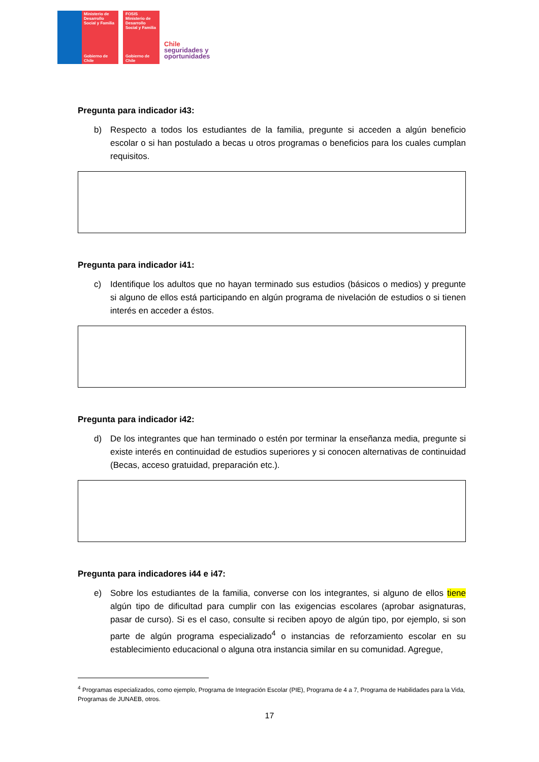Ministerio de Desarrollo Social y Familia
Gobierno de Chile
FOSIS
Ministerio de Desarrollo Social y Familia
Gobierno de Chile
Chile
seguridades y
oportunidades
Pregunta para indicador i43:
b) Respecto a todos los estudiantes de la familia, pregunte si acceden a algún beneficio escolar o si han postulado a becas u otros programas o beneficios para los cuales cumplan requisitos.
Pregunta para indicador i41:
c) Identifique los adultos que no hayan terminado sus estudios (básicos o medios) y pregunte si alguno de ellos está participando en algún programa de nivelación de estudios o si tienen interés en acceder a éstos.
Pregunta para indicador i42:
d) De los integrantes que han terminado o estén por terminar la enseñanza media, pregunte si existe interés en continuidad de estudios superiores y si conocen alternativas de continuidad (Becas, acceso gratuidad, preparación etc.).
Pregunta para indicadores i44 e i47:
e) Sobre los estudiantes de la familia, converse con los integrantes, si alguno de ellos tiene algún tipo de dificultad para cumplir con las exigencias escolares (aprobar asignaturas, pasar de curso). Si es el caso, consulte si reciben apoyo de algún tipo, por ejemplo, si son parte de algún programa especializado<sup>4</sup> o instancias de reforzamiento escolar en su establecimiento educacional o alguna otra instancia similar en su comunidad. Agregue,
<sup>4</sup> Programas especializados, como ejemplo, Programa de Integración Escolar (PIE), Programa de 4 a 7, Programa de Habilidades para la Vida, Programas de JUNAEB, otros.
17